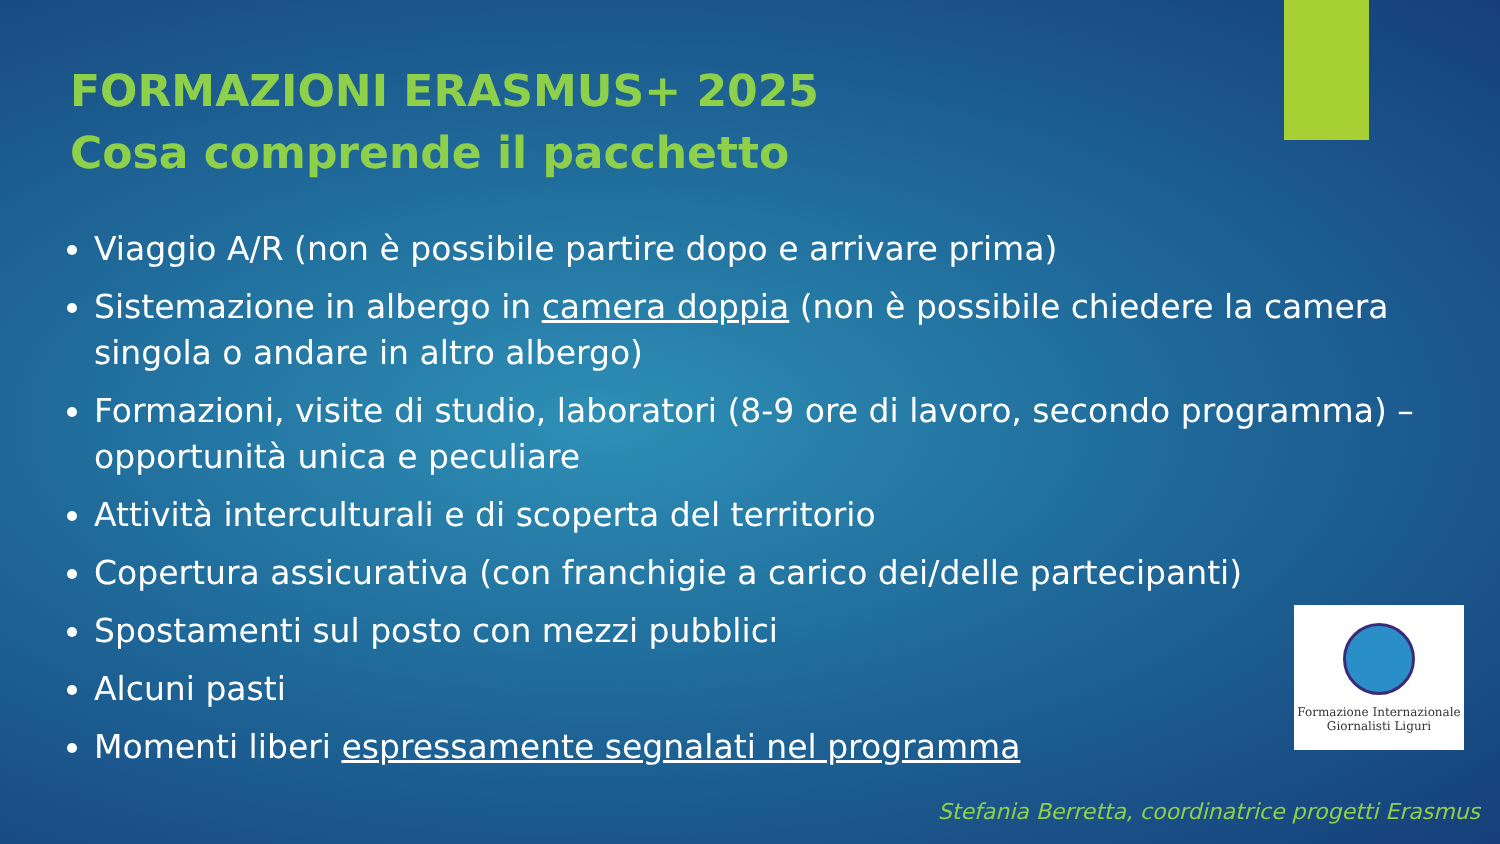FORMAZIONI ERASMUS+ 2025
Cosa comprende il pacchetto
Viaggio A/R (non è possibile partire dopo e arrivare prima)
Sistemazione in albergo in camera doppia (non è possibile chiedere la camera singola o andare in altro albergo)
Formazioni, visite di studio, laboratori (8-9 ore di lavoro, secondo programma) – opportunità unica e peculiare
Attività interculturali e di scoperta del territorio
Copertura assicurativa (con franchigie a carico dei/delle partecipanti)
Spostamenti sul posto con mezzi pubblici
Alcuni pasti
Momenti liberi espressamente segnalati nel programma
Formazione Internazionale
Giornalisti Liguri
Stefania Berretta, coordinatrice progetti Erasmus